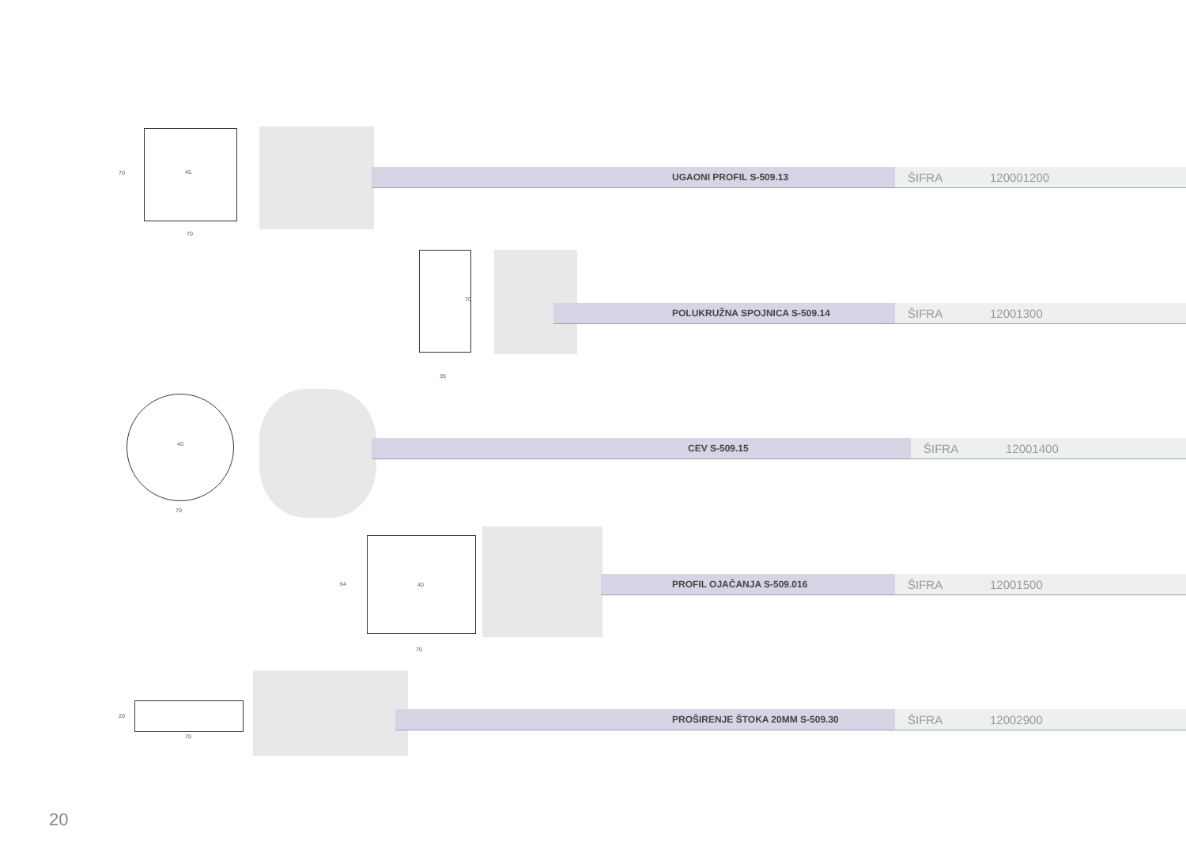70
70
45 UGAONI PROFIL S-509.13 ŠIFRA 120001200
70
35
POLUKRUŽNA SPOJNICA S-509.14 ŠIFRA 12001300
40
70
CEV S-509.15 ŠIFRA 12001400
64
70
40 PROFIL OJAČANJA S-509.016 ŠIFRA 12001500
20
70
PROŠIRENJE ŠTOKA 20MM S-509.30 ŠIFRA 12002900
20